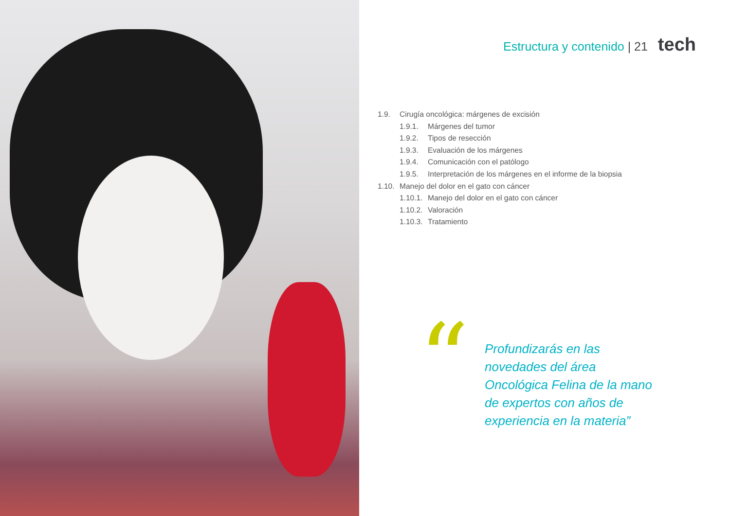Estructura y contenido | 21 tech
1.9. Cirugía oncológica: márgenes de excisión
1.9.1. Márgenes del tumor
1.9.2. Tipos de resección
1.9.3. Evaluación de los márgenes
1.9.4. Comunicación con el patólogo
1.9.5. Interpretación de los márgenes en el informe de la biopsia
1.10. Manejo del dolor en el gato con cáncer
1.10.1. Manejo del dolor en el gato con cáncer
1.10.2. Valoración
1.10.3. Tratamiento
“
Profundizarás en las novedades del área Oncológica Felina de la mano de expertos con años de experiencia en la materia”